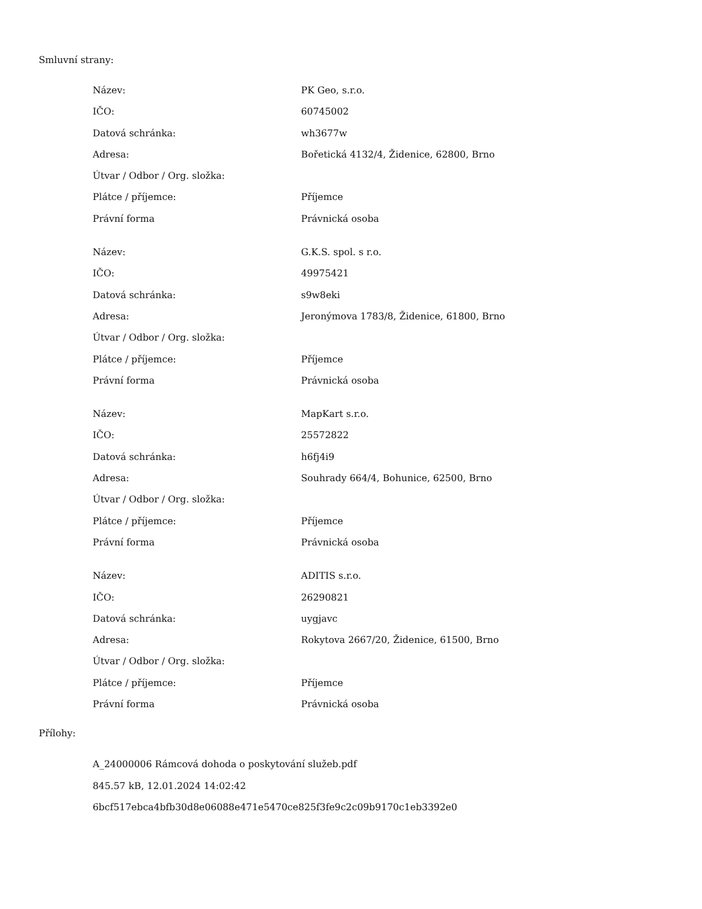Smluvní strany:
| Název: | PK Geo, s.r.o. |
| IČO: | 60745002 |
| Datová schránka: | wh3677w |
| Adresa: | Bořetická 4132/4, Židenice, 62800, Brno |
| Útvar / Odbor / Org. složka: | |
| Plátce / příjemce: | Příjemce |
| Právní forma | Právnická osoba |
| Název: | G.K.S. spol. s r.o. |
| IČO: | 49975421 |
| Datová schránka: | s9w8eki |
| Adresa: | Jeronýmova 1783/8, Židenice, 61800, Brno |
| Útvar / Odbor / Org. složka: | |
| Plátce / příjemce: | Příjemce |
| Právní forma | Právnická osoba |
| Název: | MapKart s.r.o. |
| IČO: | 25572822 |
| Datová schránka: | h6fj4i9 |
| Adresa: | Souhrady 664/4, Bohunice, 62500, Brno |
| Útvar / Odbor / Org. složka: | |
| Plátce / příjemce: | Příjemce |
| Právní forma | Právnická osoba |
| Název: | ADITIS s.r.o. |
| IČO: | 26290821 |
| Datová schránka: | uygjavc |
| Adresa: | Rokytova 2667/20, Židenice, 61500, Brno |
| Útvar / Odbor / Org. složka: | |
| Plátce / příjemce: | Příjemce |
| Právní forma | Právnická osoba |
Přílohy:
A_24000006 Rámcová dohoda o poskytování služeb.pdf
845.57 kB, 12.01.2024 14:02:42
6bcf517ebca4bfb30d8e06088e471e5470ce825f3fe9c2c09b9170c1eb3392e0